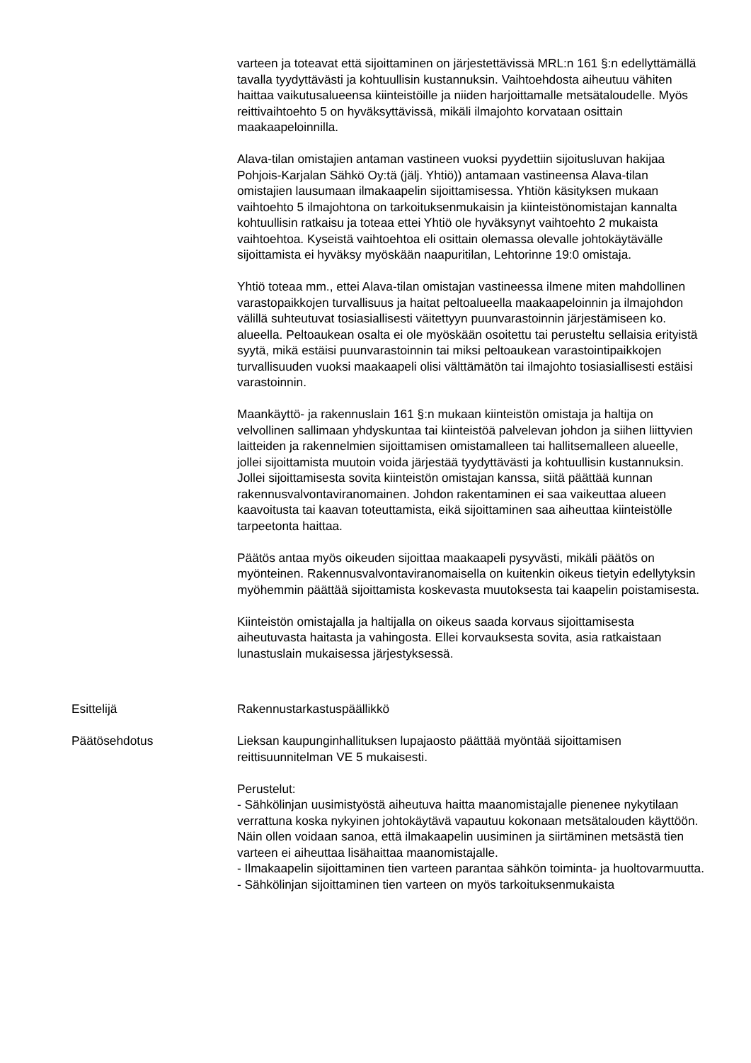varteen ja toteavat että sijoittaminen on järjestettävissä MRL:n 161 §:n edellyttämällä tavalla tyydyttävästi ja kohtuullisin kustannuksin. Vaihtoehdosta aiheutuu vähiten haittaa vaikutusalueensa kiinteistöille ja niiden harjoittamalle metsätaloudelle. Myös reittivaihtoehto 5 on hyväksyttävissä, mikäli ilmajohto korvataan osittain maakaapeloinnilla.
Alava-tilan omistajien antaman vastineen vuoksi pyydettiin sijoitusluvan hakijaa Pohjois-Karjalan Sähkö Oy:tä (jälj. Yhtiö)) antamaan vastineensa Alava-tilan omistajien lausumaan ilmakaapelin sijoittamisessa. Yhtiön käsityksen mukaan vaihtoehto 5 ilmajohtona on tarkoituksenmukaisin ja kiinteistönomistajan kannalta kohtuullisin ratkaisu ja toteaa ettei Yhtiö ole hyväksynyt vaihtoehto 2 mukaista vaihtoehtoa. Kyseistä vaihtoehtoa eli osittain olemassa olevalle johtokäytävälle sijoittamista ei hyväksy myöskään naapuritilan, Lehtorinne 19:0 omistaja.
Yhtiö toteaa mm., ettei Alava-tilan omistajan vastineessa ilmene miten mahdollinen varastopaikkojen turvallisuus ja haitat peltoalueella maakaapeloinnin ja ilmajohdon välillä suhteutuvat tosiasiallisesti väitettyyn puunvarastoinnin järjestämiseen ko. alueella. Peltoaukean osalta ei ole myöskään osoitettu tai perusteltu sellaisia erityistä syytä, mikä estäisi puunvarastoinnin tai miksi peltoaukean varastointipaikkojen turvallisuuden vuoksi maakaapeli olisi välttämätön tai ilmajohto tosiasiallisesti estäisi varastoinnin.
Maankäyttö- ja rakennuslain 161 §:n mukaan kiinteistön omistaja ja haltija on velvollinen sallimaan yhdyskuntaa tai kiinteistöä palvelevan johdon ja siihen liittyvien laitteiden ja rakennelmien sijoittamisen omistamalleen tai hallitsemalleen alueelle, jollei sijoittamista muutoin voida järjestää tyydyttävästi ja kohtuullisin kustannuksin. Jollei sijoittamisesta sovita kiinteistön omistajan kanssa, siitä päättää kunnan rakennusvalvontaviranomainen. Johdon rakentaminen ei saa vaikeuttaa alueen kaavoitusta tai kaavan toteuttamista, eikä sijoittaminen saa aiheuttaa kiinteistölle tarpeetonta haittaa.
Päätös antaa myös oikeuden sijoittaa maakaapeli pysyvästi, mikäli päätös on myönteinen. Rakennusvalvontaviranomaisella on kuitenkin oikeus tietyin edellytyksin myöhemmin päättää sijoittamista koskevasta muutoksesta tai kaapelin poistamisesta.
Kiinteistön omistajalla ja haltijalla on oikeus saada korvaus sijoittamisesta aiheutuvasta haitasta ja vahingosta. Ellei korvauksesta sovita, asia ratkaistaan lunastuslain mukaisessa järjestyksessä.
Esittelijä Rakennustarkastuspäällikkö
Päätösehdotus Lieksan kaupunginhallituksen lupajaosto päättää myöntää sijoittamisen reittisuunnitelman VE 5 mukaisesti.
Perustelut:
- Sähkölinjan uusimistyöstä aiheutuva haitta maanomistajalle pienenee nykytilaan verrattuna koska nykyinen johtokäytävä vapautuu kokonaan metsätalouden käyttöön. Näin ollen voidaan sanoa, että ilmakaapelin uusiminen ja siirtäminen metsästä tien varteen ei aiheuttaa lisähaittaa maanomistajalle.
- Ilmakaapelin sijoittaminen tien varteen parantaa sähkön toiminta- ja huoltovarmuutta.
- Sähkölinjan sijoittaminen tien varteen on myös tarkoituksenmukaista